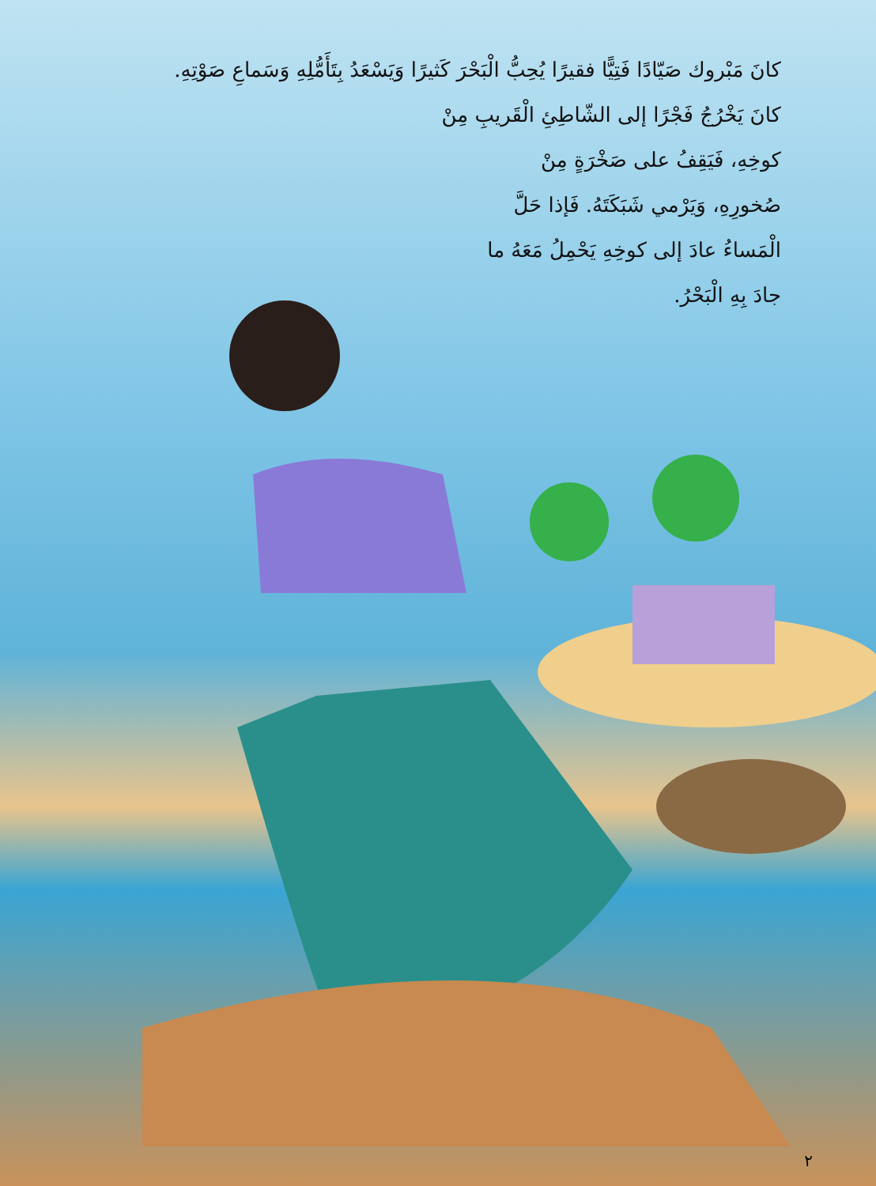كانَ مَبْروك صَيّادًا فَتِيًّا فقيرًا يُحِبُّ الْبَحْرَ كَثيرًا وَيَسْعَدُ بِتَأَمُّلِهِ وَسَماعِ صَوْتِهِ. كانَ يَخْرُجُ فَجْرًا إلى الشّاطِئِ الْقَريبِ مِنْ
كوخِهِ، فَيَقِفُ على صَخْرَةٍ مِنْ صُخورِهِ، وَيَرْمي شَبَكَتَهُ. فَإذا حَلَّ الْمَساءُ عادَ إلى كوخِهِ يَحْمِلُ مَعَهُ ما جادَ بِهِ الْبَحْرُ.
٢